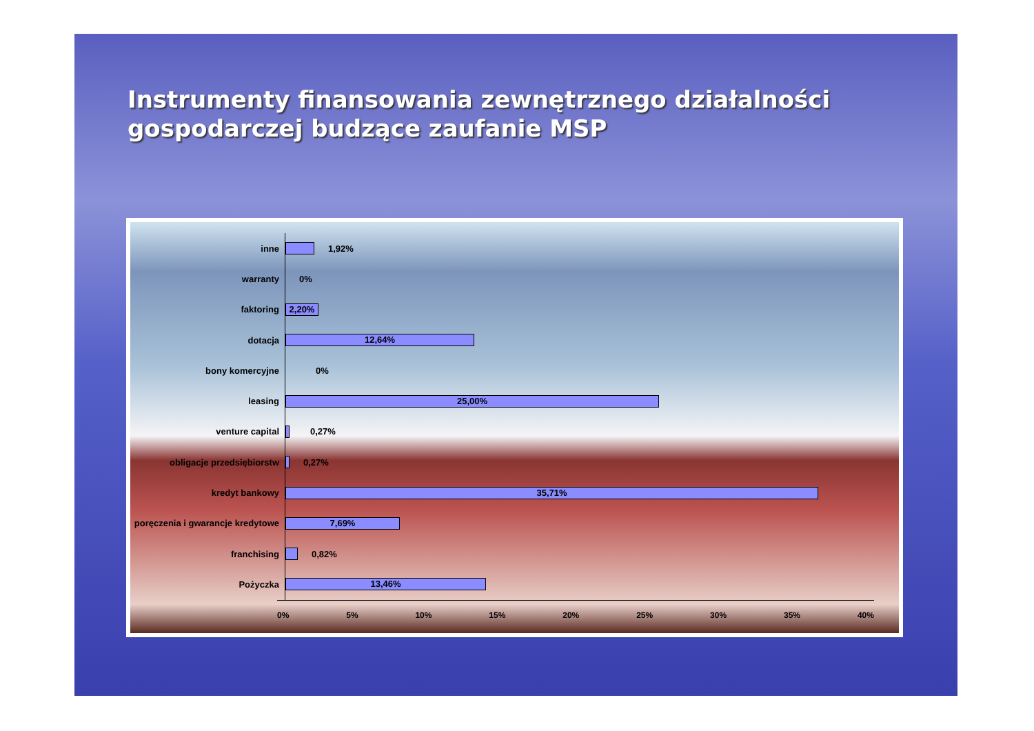Instrumenty finansowania zewnętrznego działalności gospodarczej budzące zaufanie MSP
inne
1,92%
warranty
0%
faktoring
2,20%
dotacja
12,64%
bony komercyjne
0%
leasing
25,00%
venture capital
0,27%
obligacje przedsiębiorstw
0,27%
kredyt bankowy
35,71%
poręczenia i gwarancje kredytowe
7,69%
franchising
0,82%
Pożyczka
13,46%
0% 5% 10% 15% 20% 25% 30% 35% 40%